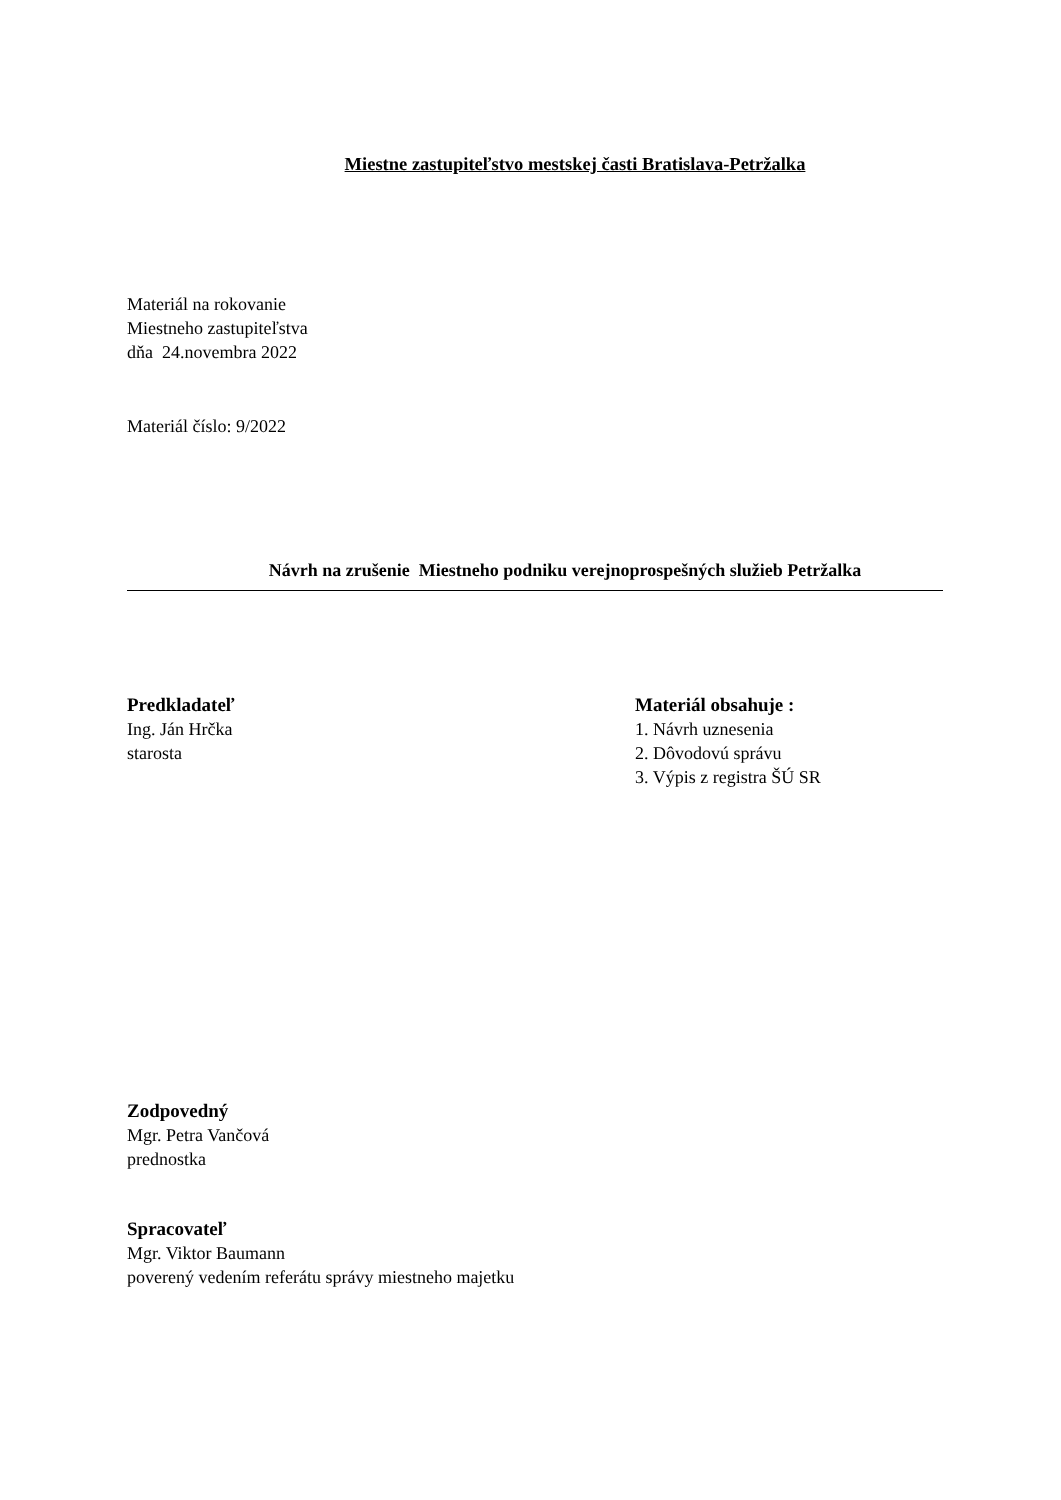Miestne zastupiteľstvo mestskej časti Bratislava-Petržalka
Materiál na rokovanie
Miestneho zastupiteľstva
dňa 24.novembra 2022
Materiál číslo: 9/2022
Návrh na zrušenie Miestneho podniku verejnoprospešných služieb Petržalka
Predkladateľ
Ing. Ján Hrčka
starosta
Materiál obsahuje :
1. Návrh uznesenia
2. Dôvodovú správu
3. Výpis z registra ŠÚ SR
Zodpovedný
Mgr. Petra Vančová
prednostka
Spracovateľ
Mgr. Viktor Baumann
poverený vedením referátu správy miestneho majetku